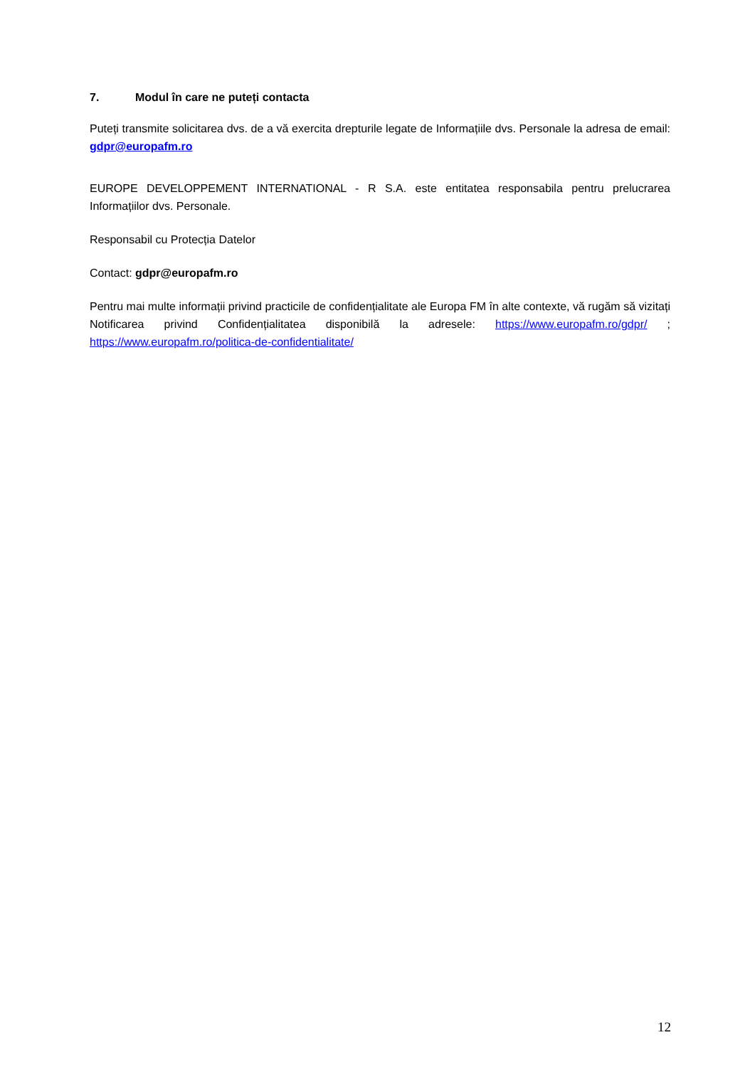7. Modul în care ne puteți contacta
Puteți transmite solicitarea dvs. de a vă exercita drepturile legate de Informațiile dvs. Personale la adresa de email: gdpr@europafm.ro
EUROPE DEVELOPPEMENT INTERNATIONAL - R S.A. este entitatea responsabila pentru prelucrarea Informațiilor dvs. Personale.
Responsabil cu Protecția Datelor
Contact: gdpr@europafm.ro
Pentru mai multe informații privind practicile de confidențialitate ale Europa FM în alte contexte, vă rugăm să vizitați Notificarea privind Confidențialitatea disponibilă la adresele: https://www.europafm.ro/gdpr/ ; https://www.europafm.ro/politica-de-confidentialitate/
12